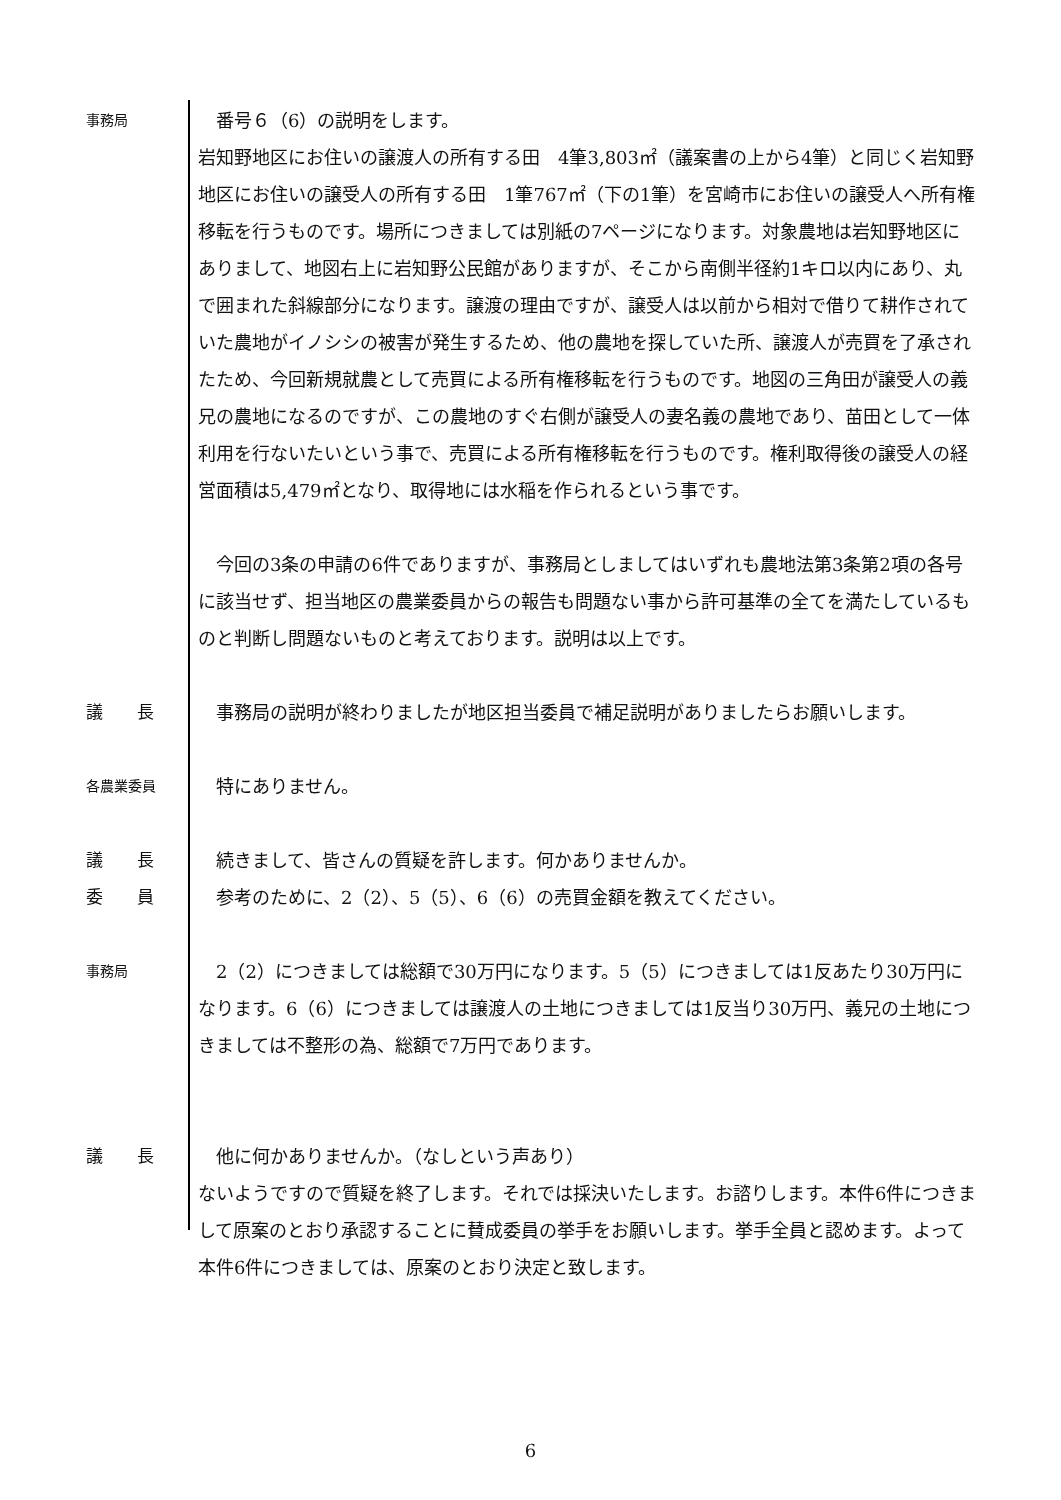事務局
　番号６（6）の説明をします。
岩知野地区にお住いの譲渡人の所有する田　4筆3,803㎡（議案書の上から4筆）と同じく岩知野地区にお住いの譲受人の所有する田　1筆767㎡（下の1筆）を宮崎市にお住いの譲受人へ所有権移転を行うものです。場所につきましては別紙の7ページになります。対象農地は岩知野地区にありまして、地図右上に岩知野公民館がありますが、そこから南側半径約1キロ以内にあり、丸で囲まれた斜線部分になります。譲渡の理由ですが、譲受人は以前から相対で借りて耕作されていた農地がイノシシの被害が発生するため、他の農地を探していた所、譲渡人が売買を了承されたため、今回新規就農として売買による所有権移転を行うものです。地図の三角田が譲受人の義兄の農地になるのですが、この農地のすぐ右側が譲受人の妻名義の農地であり、苗田として一体利用を行ないたいという事で、売買による所有権移転を行うものです。権利取得後の譲受人の経営面積は5,479㎡となり、取得地には水稲を作られるという事です。
　今回の3条の申請の6件でありますが、事務局としましてはいずれも農地法第3条第2項の各号に該当せず、担当地区の農業委員からの報告も問題ない事から許可基準の全てを満たしているものと判断し問題ないものと考えております。説明は以上です。
議　　長 　事務局の説明が終わりましたが地区担当委員で補足説明がありましたらお願いします。
各農業委員
　特にありません。
議　　長 　続きまして、皆さんの質疑を許します。何かありませんか。
委　　員 　参考のために、2（2）、5（5）、6（6）の売買金額を教えてください。
事務局
　2（2）につきましては総額で30万円になります。5（5）につきましては1反あたり30万円になります。6（6）につきましては譲渡人の土地につきましては1反当り30万円、義兄の土地につきましては不整形の為、総額で7万円であります。
議　　長 　他に何かありませんか。（なしという声あり）
ないようですので質疑を終了します。それでは採決いたします。お諮りします。本件6件につきまして原案のとおり承認することに賛成委員の挙手をお願いします。挙手全員と認めます。よって本件6件につきましては、原案のとおり決定と致します。
6